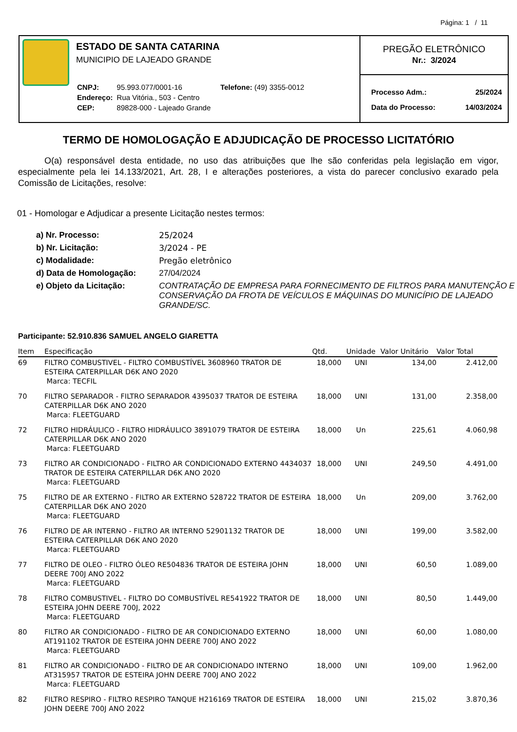Página: 1 / 11
ESTADO DE SANTA CATARINA
MUNICIPIO DE LAJEADO GRANDE
| CNPJ: | 95.993.077/0001-16 | Telefone: (49) 3355-0012 |
| Endereço: | Rua Vitória., 503 - Centro | |
| CEP: | 89828-000 - Lajeado Grande | |
PREGÃO ELETRÔNICO
Nr.: 3/2024
| Processo Adm.: | 25/2024 |
| Data do Processo: | 14/03/2024 |
TERMO DE HOMOLOGAÇÃO E ADJUDICAÇÃO DE PROCESSO LICITATÓRIO
O(a) responsável desta entidade, no uso das atribuições que lhe são conferidas pela legislação em vigor, especialmente pela lei 14.133/2021, Art. 28, I e alterações posteriores, a vista do parecer conclusivo exarado pela Comissão de Licitações, resolve:
01 - Homologar e Adjudicar a presente Licitação nestes termos:
| a) Nr. Processo: | 25/2024 |
| b) Nr. Licitação: | 3/2024 - PE |
| c) Modalidade: | Pregão eletrônico |
| d) Data de Homologação: | 27/04/2024 |
| e) Objeto da Licitação: | CONTRATAÇÃO DE EMPRESA PARA FORNECIMENTO DE FILTROS PARA MANUTENÇÃO E CONSERVAÇÃO DA FROTA DE VEÍCULOS E MÁQUINAS DO MUNICÍPIO DE LAJEADO GRANDE/SC. |
Participante: 52.910.836 SAMUEL ANGELO GIARETTA
| Item | Especificação | Qtd. | Unidade | Valor Unitário | Valor Total |
| --- | --- | --- | --- | --- | --- |
| 69 | FILTRO COMBUSTIVEL - FILTRO COMBUSTÍVEL 3608960 TRATOR DE ESTEIRA CATERPILLAR D6K ANO 2020 Marca: TECFIL | 18,000 | UNI | 134,00 | 2.412,00 |
| 70 | FILTRO SEPARADOR - FILTRO SEPARADOR 4395037 TRATOR DE ESTEIRA CATERPILLAR D6K ANO 2020 Marca: FLEETGUARD | 18,000 | UNI | 131,00 | 2.358,00 |
| 72 | FILTRO HIDRÁULICO - FILTRO HIDRÁULICO 3891079 TRATOR DE ESTEIRA CATERPILLAR D6K ANO 2020 Marca: FLEETGUARD | 18,000 | Un | 225,61 | 4.060,98 |
| 73 | FILTRO AR CONDICIONADO - FILTRO AR CONDICIONADO EXTERNO 4434037 TRATOR DE ESTEIRA CATERPILLAR D6K ANO 2020 Marca: FLEETGUARD | 18,000 | UNI | 249,50 | 4.491,00 |
| 75 | FILTRO DE AR EXTERNO - FILTRO AR EXTERNO 528722 TRATOR DE ESTEIRA CATERPILLAR D6K ANO 2020 Marca: FLEETGUARD | 18,000 | Un | 209,00 | 3.762,00 |
| 76 | FILTRO DE AR INTERNO - FILTRO AR INTERNO 52901132 TRATOR DE ESTEIRA CATERPILLAR D6K ANO 2020 Marca: FLEETGUARD | 18,000 | UNI | 199,00 | 3.582,00 |
| 77 | FILTRO DE OLEO - FILTRO ÓLEO RE504836 TRATOR DE ESTEIRA JOHN DEERE 700J ANO 2022 Marca: FLEETGUARD | 18,000 | UNI | 60,50 | 1.089,00 |
| 78 | FILTRO COMBUSTIVEL - FILTRO DO COMBUSTÍVEL RE541922 TRATOR DE ESTEIRA JOHN DEERE 700J, 2022 Marca: FLEETGUARD | 18,000 | UNI | 80,50 | 1.449,00 |
| 80 | FILTRO AR CONDICIONADO - FILTRO DE AR CONDICIONADO EXTERNO AT191102 TRATOR DE ESTEIRA JOHN DEERE 700J ANO 2022 Marca: FLEETGUARD | 18,000 | UNI | 60,00 | 1.080,00 |
| 81 | FILTRO AR CONDICIONADO - FILTRO DE AR CONDICIONADO INTERNO AT315957 TRATOR DE ESTEIRA JOHN DEERE 700J ANO 2022 Marca: FLEETGUARD | 18,000 | UNI | 109,00 | 1.962,00 |
| 82 | FILTRO RESPIRO - FILTRO RESPIRO TANQUE H216169 TRATOR DE ESTEIRA JOHN DEERE 700J ANO 2022 | 18,000 | UNI | 215,02 | 3.870,36 |